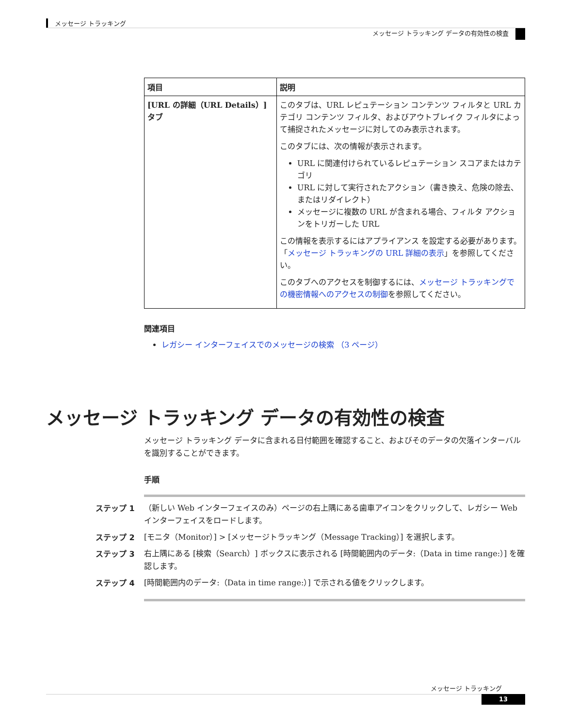メッセージ トラッキング
メッセージ トラッキング データの有効性の検査
| 項目 | 説明 |
| --- | --- |
| [URL の詳細（URL Details）] タブ | このタブは、URL レピュテーション コンテンツ フィルタと URL カテゴリ コンテンツ フィルタ、およびアウトブレイク フィルタによって捕捉されたメッセージに対してのみ表示されます。 このタブには、次の情報が表示されます。 URL に関連付けられているレピュテーション スコアまたはカテゴリ URL に対して実行されたアクション（書き換え、危険の除去、またはリダイレクト） メッセージに複数の URL が含まれる場合、フィルタ アクションをトリガーした URL この情報を表示するにはアプライアンス を設定する必要があります。「 メッセージ トラッキングの URL 詳細の表示 」を参照してください。 このタブへのアクセスを制御するには、 メッセージ トラッキングでの機密情報へのアクセスの制御 を参照してください。 |
関連項目
レガシー インターフェイスでのメッセージの検索 （3 ページ）
メッセージ トラッキング データの有効性の検査
メッセージ トラッキング データに含まれる日付範囲を確認すること、およびそのデータの欠落インターバルを識別することができます。
手順
ステップ 1 （新しい Web インターフェイスのみ）ページの右上隅にある歯車アイコンをクリックして、レガシー Web インターフェイスをロードします。
ステップ 2 [モニタ（Monitor）] > [メッセージトラッキング（Message Tracking）] を選択します。
ステップ 3 右上隅にある [検索（Search）] ボックスに表示される [時間範囲内のデータ:（Data in time range:）] を確認します。
ステップ 4 [時間範囲内のデータ:（Data in time range:）] で示される値をクリックします。
メッセージ トラッキング
13